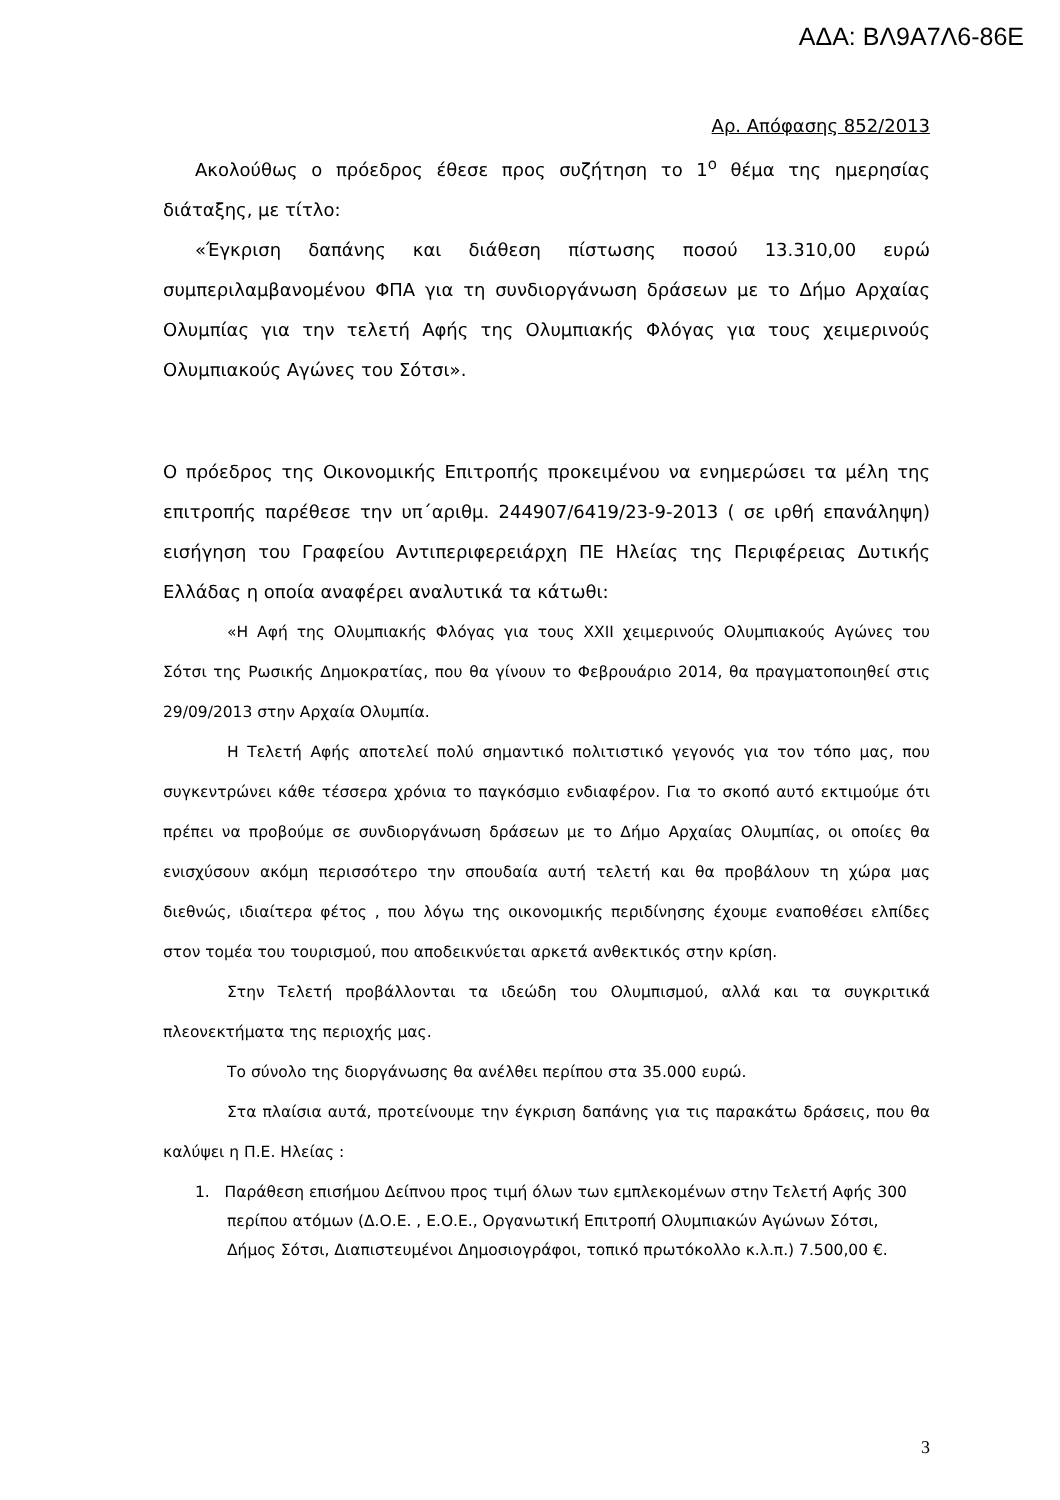ΑΔΑ: ΒΛ9Α7Λ6-86Ε
Αρ. Απόφασης 852/2013
Ακολούθως ο πρόεδρος έθεσε προς συζήτηση το 1<sup>ο</sup> θέμα της ημερησίας διάταξης, με τίτλο:
«Έγκριση δαπάνης και διάθεση πίστωσης ποσού 13.310,00 ευρώ συμπεριλαμβανομένου ΦΠΑ για τη συνδιοργάνωση δράσεων με το Δήμο Αρχαίας Ολυμπίας για την τελετή Αφής της Ολυμπιακής Φλόγας για τους χειμερινούς Ολυμπιακούς Αγώνες του Σότσι».
Ο πρόεδρος της Οικονομικής Επιτροπής προκειμένου να ενημερώσει τα μέλη της επιτροπής παρέθεσε την υπ΄αριθμ. 244907/6419/23-9-2013 ( σε ιρθή επανάληψη) εισήγηση του Γραφείου Αντιπεριφερειάρχη ΠΕ Ηλείας της Περιφέρειας Δυτικής Ελλάδας η οποία αναφέρει αναλυτικά τα κάτωθι:
«Η Αφή της Ολυμπιακής Φλόγας για τους ΧΧΙΙ χειμερινούς Ολυμπιακούς Αγώνες του Σότσι της Ρωσικής Δημοκρατίας, που θα γίνουν το Φεβρουάριο 2014, θα πραγματοποιηθεί στις 29/09/2013 στην Αρχαία Ολυμπία.
Η Τελετή Αφής αποτελεί πολύ σημαντικό πολιτιστικό γεγονός για τον τόπο μας, που συγκεντρώνει κάθε τέσσερα χρόνια το παγκόσμιο ενδιαφέρον. Για το σκοπό αυτό εκτιμούμε ότι πρέπει να προβούμε σε συνδιοργάνωση δράσεων με το Δήμο Αρχαίας Ολυμπίας, οι οποίες θα ενισχύσουν ακόμη περισσότερο την σπουδαία αυτή τελετή και θα προβάλουν τη χώρα μας διεθνώς, ιδιαίτερα φέτος , που λόγω της οικονομικής περιδίνησης έχουμε εναποθέσει ελπίδες στον τομέα του τουρισμού, που αποδεικνύεται αρκετά ανθεκτικός στην κρίση.
Στην Τελετή προβάλλονται τα ιδεώδη του Ολυμπισμού, αλλά και τα συγκριτικά πλεονεκτήματα της περιοχής μας.
Το σύνολο της διοργάνωσης θα ανέλθει περίπου στα 35.000 ευρώ.
Στα πλαίσια αυτά, προτείνουμε την έγκριση δαπάνης για τις παρακάτω δράσεις, που θα καλύψει η Π.Ε. Ηλείας :
1. Παράθεση επισήμου Δείπνου προς τιμή όλων των εμπλεκομένων στην Τελετή Αφής 300 περίπου ατόμων (Δ.Ο.Ε. , Ε.Ο.Ε., Οργανωτική Επιτροπή Ολυμπιακών Αγώνων Σότσι, Δήμος Σότσι, Διαπιστευμένοι Δημοσιογράφοι, τοπικό πρωτόκολλο κ.λ.π.) 7.500,00 €.
3